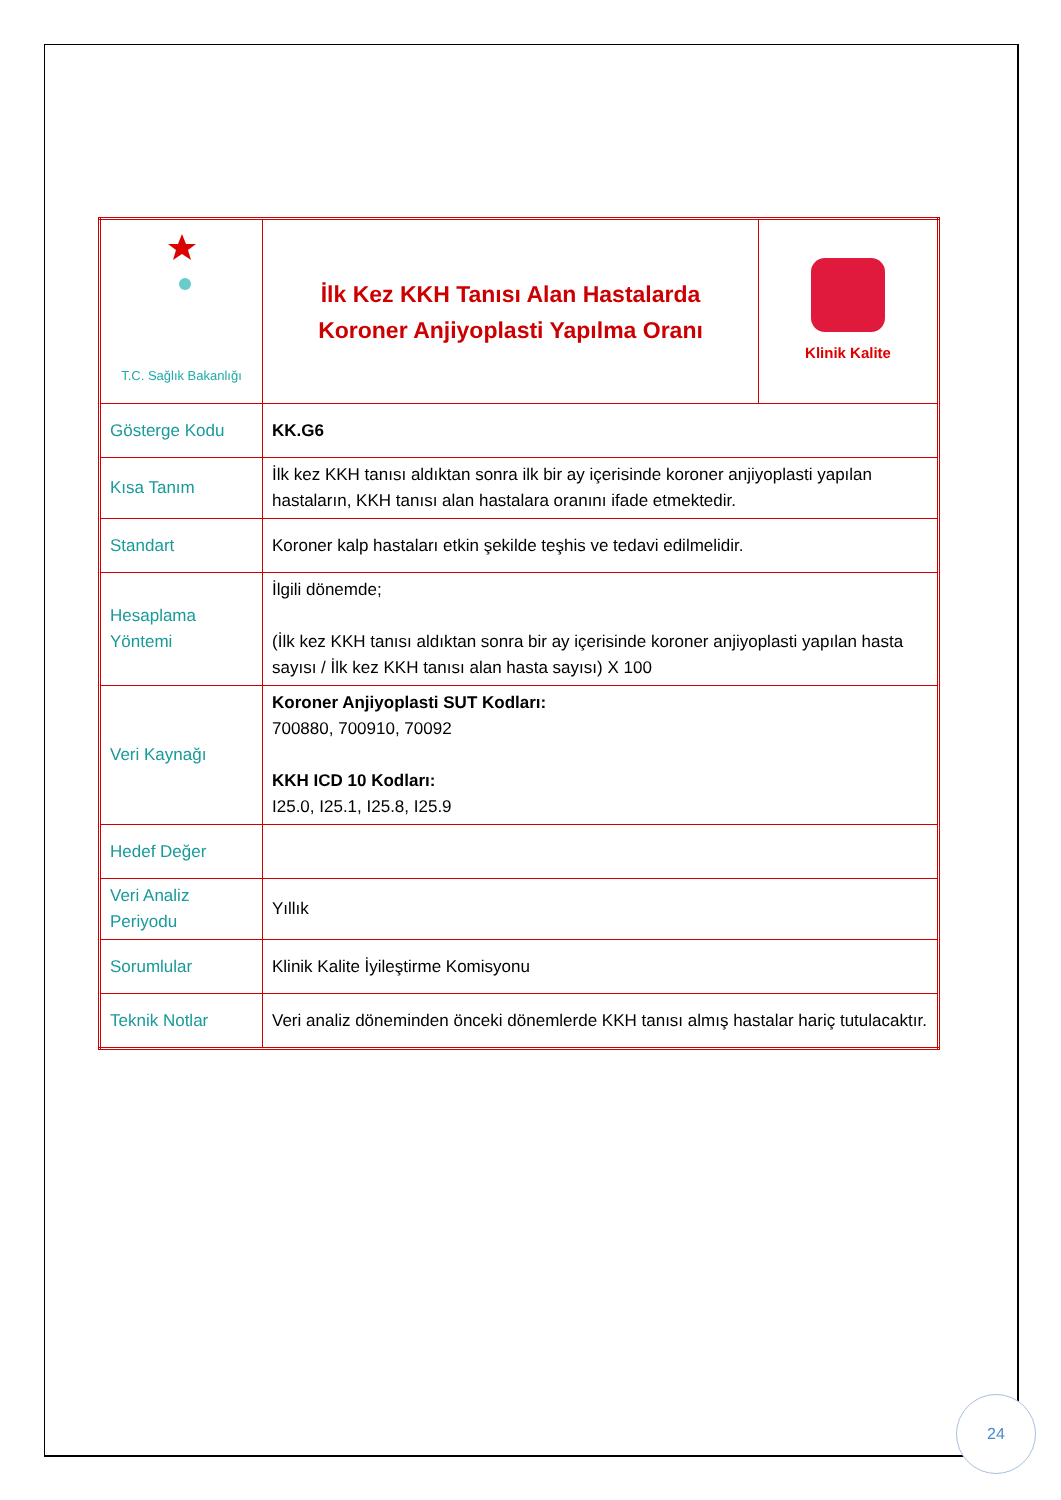| T.C. Sağlık Bakanlığı | İlk Kez KKH Tanısı Alan Hastalarda Koroner Anjiyoplasti Yapılma Oranı | Klinik Kalite |
| Gösterge Kodu | KK.G6 | |
| Kısa Tanım | İlk kez KKH tanısı aldıktan sonra ilk bir ay içerisinde koroner anjiyoplasti yapılan hastaların, KKH tanısı alan hastalara oranını ifade etmektedir. | |
| Standart | Koroner kalp hastaları etkin şekilde teşhis ve tedavi edilmelidir. | |
| Hesaplama Yöntemi | İlgili dönemde; (İlk kez KKH tanısı aldıktan sonra bir ay içerisinde koroner anjiyoplasti yapılan hasta sayısı / İlk kez KKH tanısı alan hasta sayısı) X 100 | |
| Veri Kaynağı | Koroner Anjiyoplasti SUT Kodları: 700880, 700910, 70092 KKH ICD 10 Kodları: I25.0, I25.1, I25.8, I25.9 | |
| Hedef Değer | | |
| Veri Analiz Periyodu | Yıllık | |
| Sorumlular | Klinik Kalite İyileştirme Komisyonu | |
| Teknik Notlar | Veri analiz döneminden önceki dönemlerde KKH tanısı almış hastalar hariç tutulacaktır. | |
24